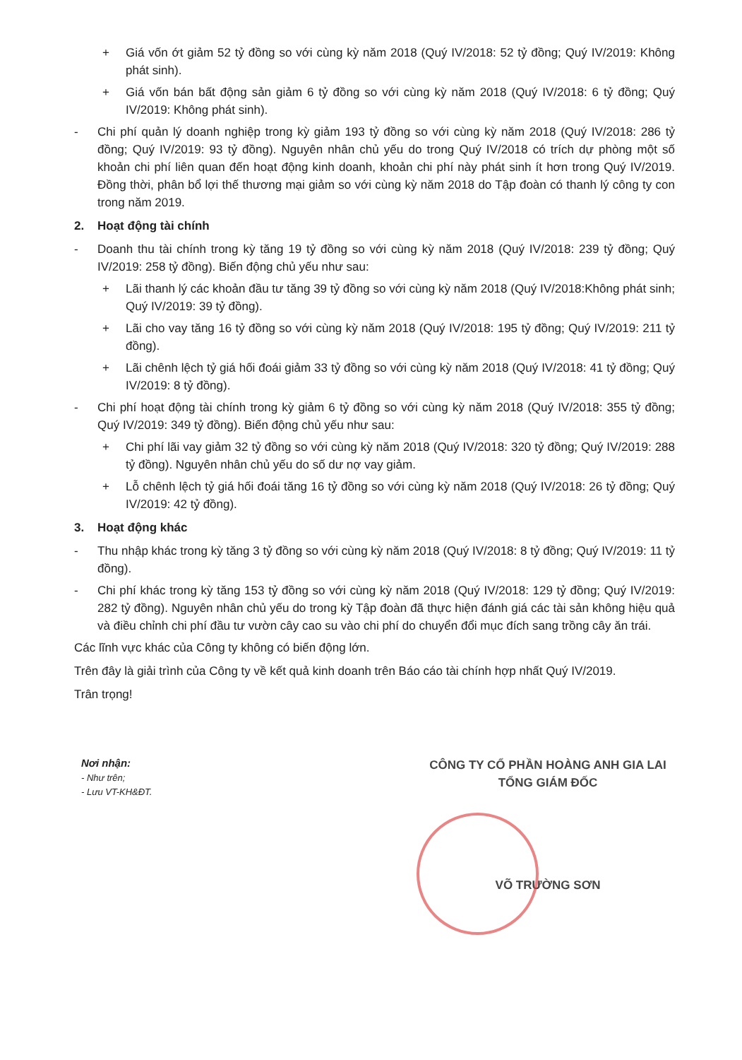+ Giá vốn ớt giảm 52 tỷ đồng so với cùng kỳ năm 2018 (Quý IV/2018: 52 tỷ đồng; Quý IV/2019: Không phát sinh).
+ Giá vốn bán bất động sản giảm 6 tỷ đồng so với cùng kỳ năm 2018 (Quý IV/2018: 6 tỷ đồng; Quý IV/2019: Không phát sinh).
- Chi phí quản lý doanh nghiệp trong kỳ giảm 193 tỷ đồng so với cùng kỳ năm 2018 (Quý IV/2018: 286 tỷ đồng; Quý IV/2019: 93 tỷ đồng). Nguyên nhân chủ yếu do trong Quý IV/2018 có trích dự phòng một số khoản chi phí liên quan đến hoạt động kinh doanh, khoản chi phí này phát sinh ít hơn trong Quý IV/2019. Đồng thời, phân bổ lợi thế thương mại giảm so với cùng kỳ năm 2018 do Tập đoàn có thanh lý công ty con trong năm 2019.
2. Hoạt động tài chính
- Doanh thu tài chính trong kỳ tăng 19 tỷ đồng so với cùng kỳ năm 2018 (Quý IV/2018: 239 tỷ đồng; Quý IV/2019: 258 tỷ đồng). Biến động chủ yếu như sau:
+ Lãi thanh lý các khoản đầu tư tăng 39 tỷ đồng so với cùng kỳ năm 2018 (Quý IV/2018:Không phát sinh; Quý IV/2019: 39 tỷ đồng).
+ Lãi cho vay tăng 16 tỷ đồng so với cùng kỳ năm 2018 (Quý IV/2018: 195 tỷ đồng; Quý IV/2019: 211 tỷ đồng).
+ Lãi chênh lệch tỷ giá hối đoái giảm 33 tỷ đồng so với cùng kỳ năm 2018 (Quý IV/2018: 41 tỷ đồng; Quý IV/2019: 8 tỷ đồng).
- Chi phí hoạt động tài chính trong kỳ giảm 6 tỷ đồng so với cùng kỳ năm 2018 (Quý IV/2018: 355 tỷ đồng; Quý IV/2019: 349 tỷ đồng). Biến động chủ yếu như sau:
+ Chi phí lãi vay giảm 32 tỷ đồng so với cùng kỳ năm 2018 (Quý IV/2018: 320 tỷ đồng; Quý IV/2019: 288 tỷ đồng). Nguyên nhân chủ yếu do số dư nợ vay giảm.
+ Lỗ chênh lệch tỷ giá hối đoái tăng 16 tỷ đồng so với cùng kỳ năm 2018 (Quý IV/2018: 26 tỷ đồng; Quý IV/2019: 42 tỷ đồng).
3. Hoạt động khác
- Thu nhập khác trong kỳ tăng 3 tỷ đồng so với cùng kỳ năm 2018 (Quý IV/2018: 8 tỷ đồng; Quý IV/2019: 11 tỷ đồng).
- Chi phí khác trong kỳ tăng 153 tỷ đồng so với cùng kỳ năm 2018 (Quý IV/2018: 129 tỷ đồng; Quý IV/2019: 282 tỷ đồng). Nguyên nhân chủ yếu do trong kỳ Tập đoàn đã thực hiện đánh giá các tài sản không hiệu quả và điều chỉnh chi phí đầu tư vườn cây cao su vào chi phí do chuyển đổi mục đích sang trồng cây ăn trái.
Các lĩnh vực khác của Công ty không có biến động lớn.
Trên đây là giải trình của Công ty về kết quả kinh doanh trên Báo cáo tài chính hợp nhất Quý IV/2019.
Trân trọng!
Nơi nhận:
- Như trên;
- Lưu VT-KH&ĐT.
CÔNG TY CỔ PHẦN HOÀNG ANH GIA LAI
TỔNG GIÁM ĐỐC
VÕ TRƯỜNG SƠN